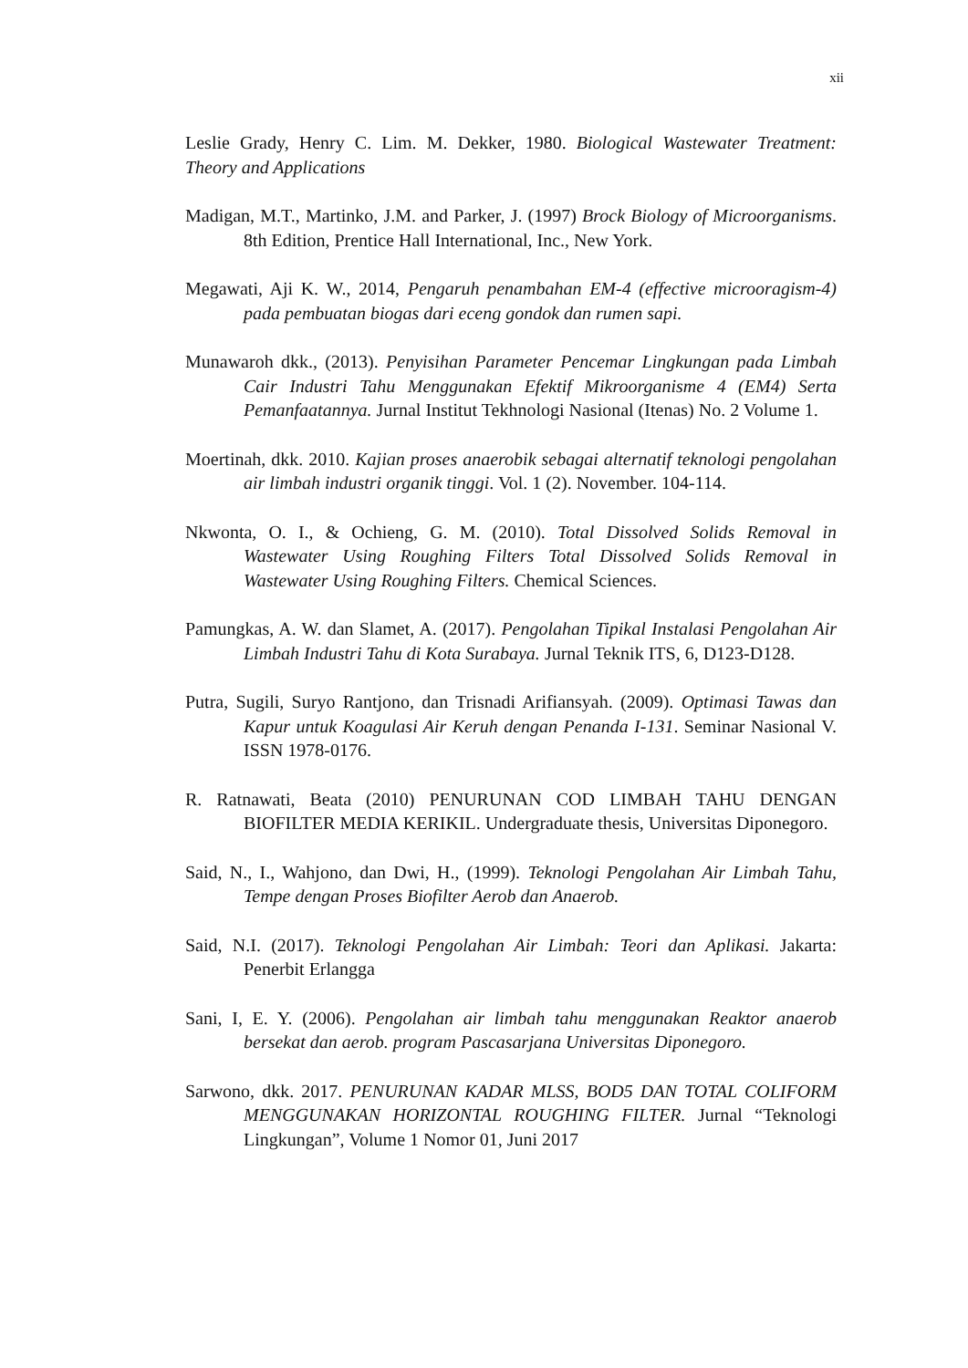xii
Leslie Grady, Henry C. Lim. M. Dekker, 1980. Biological Wastewater Treatment: Theory and Applications
Madigan, M.T., Martinko, J.M. and Parker, J. (1997) Brock Biology of Microorganisms. 8th Edition, Prentice Hall International, Inc., New York.
Megawati, Aji K. W., 2014, Pengaruh penambahan EM-4 (effective microoragism-4) pada pembuatan biogas dari eceng gondok dan rumen sapi.
Munawaroh dkk., (2013). Penyisihan Parameter Pencemar Lingkungan pada Limbah Cair Industri Tahu Menggunakan Efektif Mikroorganisme 4 (EM4) Serta Pemanfaatannya. Jurnal Institut Tekhnologi Nasional (Itenas) No. 2 Volume 1.
Moertinah, dkk. 2010. Kajian proses anaerobik sebagai alternatif teknologi pengolahan air limbah industri organik tinggi. Vol. 1 (2). November. 104-114.
Nkwonta, O. I., & Ochieng, G. M. (2010). Total Dissolved Solids Removal in Wastewater Using Roughing Filters Total Dissolved Solids Removal in Wastewater Using Roughing Filters. Chemical Sciences.
Pamungkas, A. W. dan Slamet, A. (2017). Pengolahan Tipikal Instalasi Pengolahan Air Limbah Industri Tahu di Kota Surabaya. Jurnal Teknik ITS, 6, D123-D128.
Putra, Sugili, Suryo Rantjono, dan Trisnadi Arifiansyah. (2009). Optimasi Tawas dan Kapur untuk Koagulasi Air Keruh dengan Penanda I-131. Seminar Nasional V. ISSN 1978-0176.
R. Ratnawati, Beata (2010) PENURUNAN COD LIMBAH TAHU DENGAN BIOFILTER MEDIA KERIKIL. Undergraduate thesis, Universitas Diponegoro.
Said, N., I., Wahjono, dan Dwi, H., (1999). Teknologi Pengolahan Air Limbah Tahu, Tempe dengan Proses Biofilter Aerob dan Anaerob.
Said, N.I. (2017). Teknologi Pengolahan Air Limbah: Teori dan Aplikasi. Jakarta: Penerbit Erlangga
Sani, I, E. Y. (2006). Pengolahan air limbah tahu menggunakan Reaktor anaerob bersekat dan aerob. program Pascasarjana Universitas Diponegoro.
Sarwono, dkk. 2017. PENURUNAN KADAR MLSS, BOD5 DAN TOTAL COLIFORM MENGGUNAKAN HORIZONTAL ROUGHING FILTER. Jurnal “Teknologi Lingkungan”, Volume 1 Nomor 01, Juni 2017